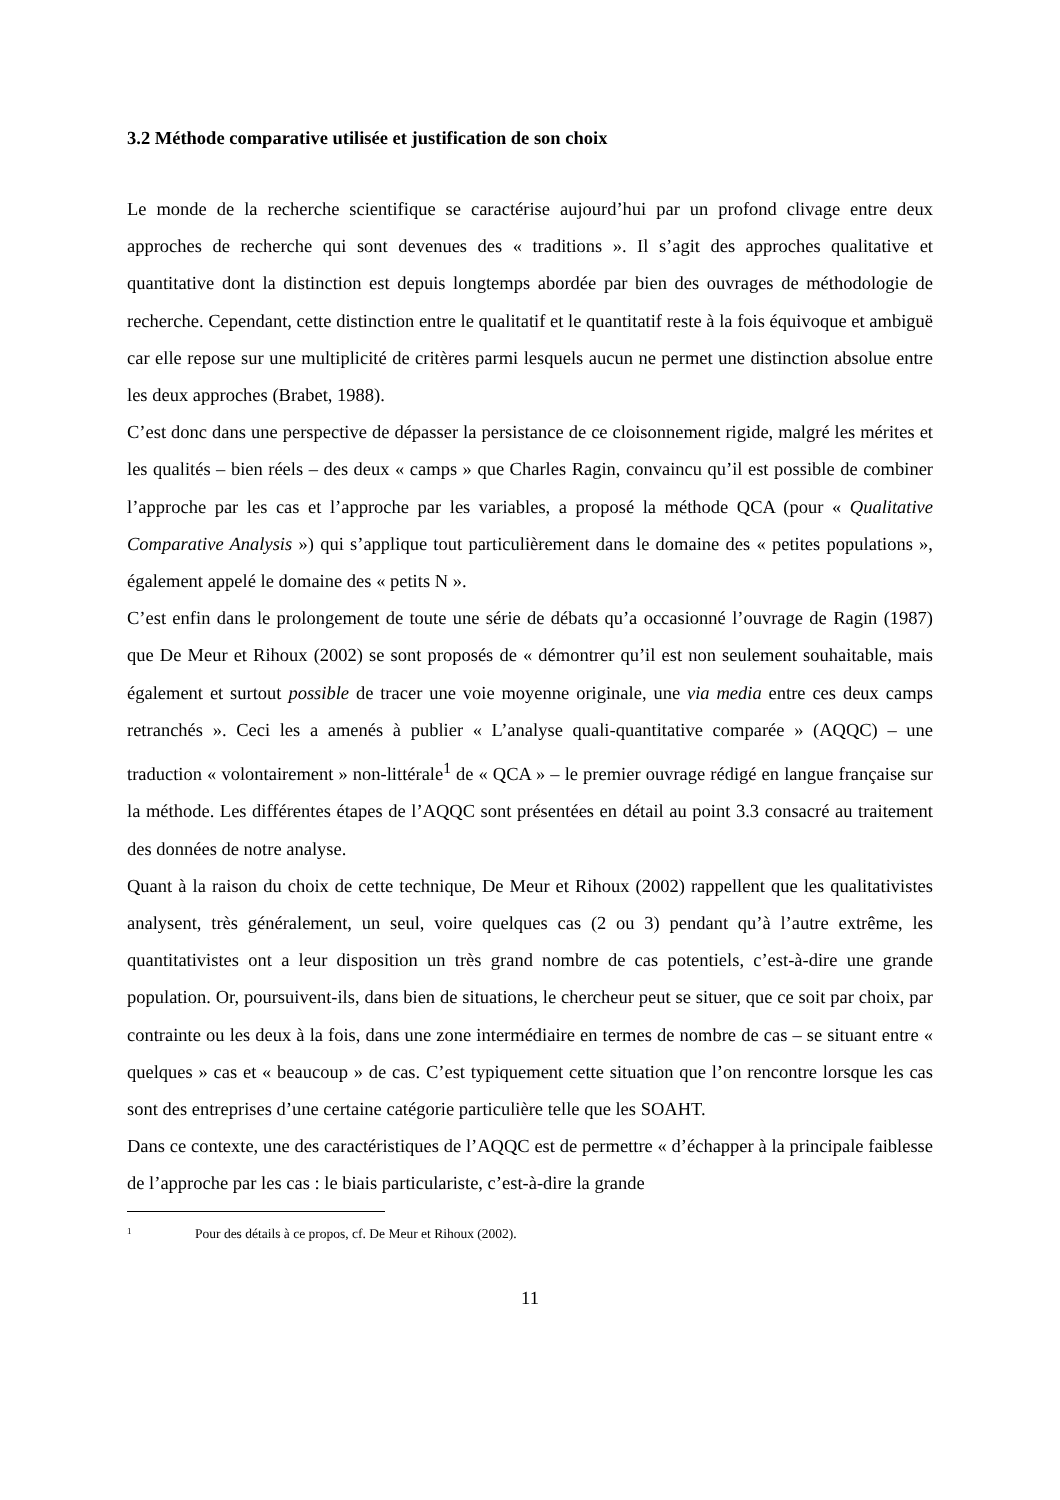3.2 Méthode comparative utilisée et justification de son choix
Le monde de la recherche scientifique se caractérise aujourd’hui par un profond clivage entre deux approches de recherche qui sont devenues des « traditions ». Il s’agit des approches qualitative et quantitative dont la distinction est depuis longtemps abordée par bien des ouvrages de méthodologie de recherche. Cependant, cette distinction entre le qualitatif et le quantitatif reste à la fois équivoque et ambiguë car elle repose sur une multiplicité de critères parmi lesquels aucun ne permet une distinction absolue entre les deux approches (Brabet, 1988).
C’est donc dans une perspective de dépasser la persistance de ce cloisonnement rigide, malgré les mérites et les qualités – bien réels – des deux « camps » que Charles Ragin, convaincu qu’il est possible de combiner l’approche par les cas et l’approche par les variables, a proposé la méthode QCA (pour « Qualitative Comparative Analysis ») qui s’applique tout particulièrement dans le domaine des « petites populations », également appelé le domaine des « petits N ».
C’est enfin dans le prolongement de toute une série de débats qu’a occasionné l’ouvrage de Ragin (1987) que De Meur et Rihoux (2002) se sont proposés de « démontrer qu’il est non seulement souhaitable, mais également et surtout possible de tracer une voie moyenne originale, une via media entre ces deux camps retranchés ». Ceci les a amenés à publier « L’analyse quali-quantitative comparée » (AQQC) – une traduction « volontairement » non-littérale<sup>1</sup> de « QCA » – le premier ouvrage rédigé en langue française sur la méthode. Les différentes étapes de l’AQQC sont présentées en détail au point 3.3 consacré au traitement des données de notre analyse.
Quant à la raison du choix de cette technique, De Meur et Rihoux (2002) rappellent que les qualitativistes analysent, très généralement, un seul, voire quelques cas (2 ou 3) pendant qu’à l’autre extrême, les quantitativistes ont a leur disposition un très grand nombre de cas potentiels, c’est-à-dire une grande population. Or, poursuivent-ils, dans bien de situations, le chercheur peut se situer, que ce soit par choix, par contrainte ou les deux à la fois, dans une zone intermédiaire en termes de nombre de cas – se situant entre « quelques » cas et « beaucoup » de cas. C’est typiquement cette situation que l’on rencontre lorsque les cas sont des entreprises d’une certaine catégorie particulière telle que les SOAHT.
Dans ce contexte, une des caractéristiques de l’AQQC est de permettre « d’échapper à la principale faiblesse de l’approche par les cas : le biais particulariste, c’est-à-dire la grande
<sup>1</sup> Pour des détails à ce propos, cf. De Meur et Rihoux (2002).
11